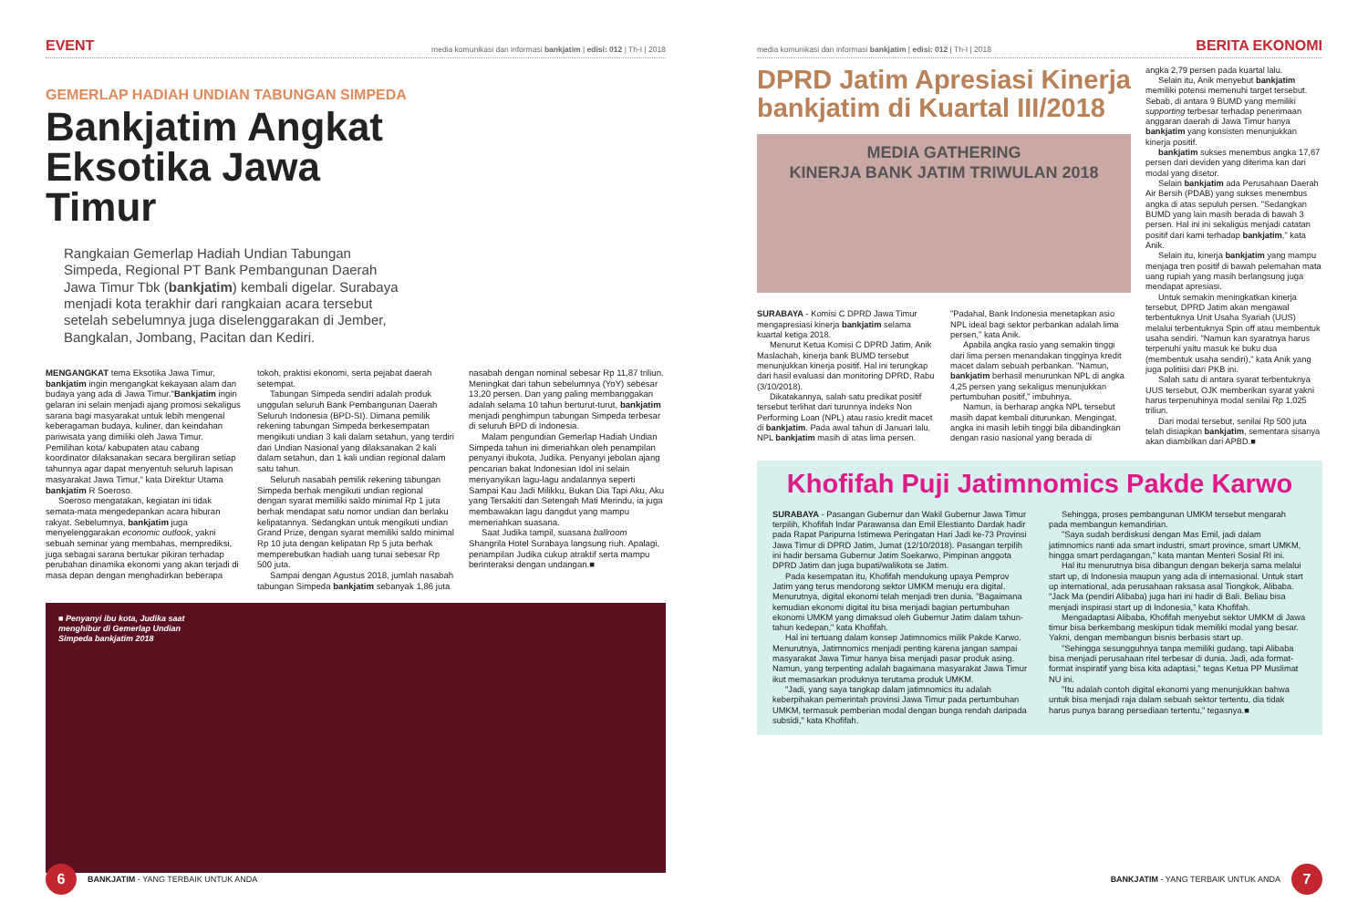EVENT media komunikasi dan informasi bankjatim | edisi: 012 | Th-I | 2018
GEMERLAP HADIAH UNDIAN TABUNGAN SIMPEDA
Bankjatim Angkat Eksotika Jawa Timur
Rangkaian Gemerlap Hadiah Undian Tabungan Simpeda, Regional PT Bank Pembangunan Daerah Jawa Timur Tbk (bankjatim) kembali digelar. Surabaya menjadi kota terakhir dari rangkaian acara tersebut setelah sebelumnya juga diselenggarakan di Jember, Bangkalan, Jombang, Pacitan dan Kediri.
MENGANGKAT tema Eksotika Jawa Timur, bankjatim ingin mengangkat kekayaan alam dan budaya yang ada di Jawa Timur."Bankjatim ingin gelaran ini selain menjadi ajang promosi sekaligus sarana bagi masyarakat untuk lebih mengenal keberagaman budaya, kuliner, dan keindahan pariwisata yang dimiliki oleh Jawa Timur. Pemilihan kota/ kabupaten atau cabang koordinator dilaksanakan secara bergiliran setiap tahunnya agar dapat menyentuh seluruh lapisan masyarakat Jawa Timur," kata Direktur Utama bankjatim R Soeroso.
Soeroso mengatakan, kegiatan ini tidak semata-mata mengedepankan acara hiburan rakyat. Sebelumnya, bankjatim juga menyelenggarakan economic outlook, yakni sebuah seminar yang membahas, memprediksi, juga sebagai sarana bertukar pikiran terhadap perubahan dinamika ekonomi yang akan terjadi di masa depan dengan menghadirkan beberapa tokoh, praktisi ekonomi, serta pejabat daerah setempat.
Tabungan Simpeda sendiri adalah produk unggulan seluruh Bank Pembangunan Daerah Seluruh Indonesia (BPD-SI). Dimana pemilik rekening tabungan Simpeda berkesempatan mengikuti undian 3 kali dalam setahun, yang terdiri dari Undian Nasional yang dilaksanakan 2 kali dalam setahun, dan 1 kali undian regional dalam satu tahun.
Seluruh nasabah pemilik rekening tabungan Simpeda berhak mengikuti undian regional dengan syarat memiliki saldo minimal Rp 1 juta berhak mendapat satu nomor undian dan berlaku kelipatannya. Sedangkan untuk mengikuti undian Grand Prize, dengan syarat memiliki saldo minimal Rp 10 juta dengan kelipatan Rp 5 juta berhak memperebutkan hadiah uang tunai sebesar Rp 500 juta.
Sampai dengan Agustus 2018, jumlah nasabah tabungan Simpeda bankjatim sebanyak 1,86 juta nasabah dengan nominal sebesar Rp 11,87 triliun. Meningkat dari tahun sebelumnya (YoY) sebesar 13,20 persen. Dan yang paling membanggakan adalah selama 10 tahun berturut-turut, bankjatim menjadi penghimpun tabungan Simpeda terbesar di seluruh BPD di Indonesia.
Malam pengundian Gemerlap Hadiah Undian Simpeda tahun ini dimeriahkan oleh penampilan penyanyi ibukota, Judika. Penyanyi jebolan ajang pencarian bakat Indonesian Idol ini selain menyanyikan lagu-lagu andalannya seperti Sampai Kau Jadi Milikku, Bukan Dia Tapi Aku, Aku yang Tersakiti dan Setengah Mati Merindu, ia juga membawakan lagu dangdut yang mampu memeriahkan suasana.
Saat Judika tampil, suasana ballroom Shangrila Hotel Surabaya langsung riuh. Apalagi, penampilan Judika cukup atraktif serta mampu berinteraksi dengan undangan.■
■ Penyanyi ibu kota, Judika saat
menghibur di Gemerlap Undian
Simpeda bankjatim 2018
6 BANKJATIM - YANG TERBAIK UNTUK ANDA
media komunikasi dan informasi bankjatim | edisi: 012 | Th-I | 2018 BERITA EKONOMI
DPRD Jatim Apresiasi Kinerja bankjatim di Kuartal III/2018
MEDIA GATHERING
KINERJA BANK JATIM TRIWULAN 2018
SURABAYA - Komisi C DPRD Jawa Timur mengapresiasi kinerja bankjatim selama kuartal ketiga 2018.
Menurut Ketua Komisi C DPRD Jatim, Anik Maslachah, kinerja bank BUMD tersebut menunjukkan kinerja positif. Hal ini terungkap dari hasil evaluasi dan monitoring DPRD, Rabu (3/10/2018).
Dikatakannya, salah satu predikat positif tersebut terlihat dari turunnya indeks Non Performing Loan (NPL) atau rasio kredit macet di bankjatim. Pada awal tahun di Januari lalu, NPL bankjatim masih di atas lima persen. "Padahal, Bank Indonesia menetapkan asio NPL ideal bagi sektor perbankan adalah lima persen," kata Anik.
Apabila angka rasio yang semakin tinggi dari lima persen menandakan tingginya kredit macet dalam sebuah perbankan. "Namun, bankjatim berhasil menurunkan NPL di angka 4,25 persen yang sekaligus menunjukkan pertumbuhan positif," imbuhnya.
Namun, ia berharap angka NPL tersebut masih dapat kembali diturunkan. Mengingat, angka ini masih lebih tinggi bila dibandingkan dengan rasio nasional yang berada di
angka 2,79 persen pada kuartal lalu.
Selain itu, Anik menyebut bankjatim memiliki potensi memenuhi target tersebut. Sebab, di antara 9 BUMD yang memiliki supporting terbesar terhadap penerimaan anggaran daerah di Jawa Timur hanya bankjatim yang konsisten menunjukkan kinerja positif.
bankjatim sukses menembus angka 17,67 persen dari deviden yang diterima kan dari modal yang disetor.
Selain bankjatim ada Perusahaan Daerah Air Bersih (PDAB) yang sukses menembus angka di atas sepuluh persen. "Sedangkan BUMD yang lain masih berada di bawah 3 persen. Hal ini ini sekaligus menjadi catatan positif dari kami terhadap bankjatim," kata Anik.
Selain itu, kinerja bankjatim yang mampu menjaga tren positif di bawah pelemahan mata uang rupiah yang masih berlangsung juga mendapat apresiasi.
Untuk semakin meningkatkan kinerja tersebut, DPRD Jatim akan mengawal terbentuknya Unit Usaha Syariah (UUS) melalui terbentuknya Spin off atau membentuk usaha sendiri. "Namun kan syaratnya harus terpenuhi yaitu masuk ke buku dua (membentuk usaha sendiri)," kata Anik yang juga politiisi dari PKB ini.
Salah satu di antara syarat terbentuknya UUS tersebut, OJK memberikan syarat yakni harus terpenuhinya modal senilai Rp 1,025 triliun.
Dari modal tersebut, senilai Rp 500 juta telah disiapkan bankjatim, sementara sisanya akan diambilkan dari APBD.■
Khofifah Puji Jatimnomics Pakde Karwo
SURABAYA - Pasangan Gubernur dan Wakil Gubernur Jawa Timur terpilih, Khofifah Indar Parawansa dan Emil Elestianto Dardak hadir pada Rapat Paripurna Istimewa Peringatan Hari Jadi ke-73 Provinsi Jawa Timur di DPRD Jatim, Jumat (12/10/2018). Pasangan terpilih ini hadir bersama Gubernur Jatim Soekarwo, Pimpinan anggota DPRD Jatim dan juga bupati/walikota se Jatim.
Pada kesempatan itu, Khofifah mendukung upaya Pemprov Jatim yang terus mendorong sektor UMKM menuju era digital. Menurutnya, digital ekonomi telah menjadi tren dunia. "Bagaimana kemudian ekonomi digital itu bisa menjadi bagian pertumbuhan ekonomi UMKM yang dimaksud oleh Gubernur Jatim dalam tahun-tahun kedepan," kata Khofifah.
Hal ini tertuang dalam konsep Jatimnomics milik Pakde Karwo. Menurutnya, Jatimnomics menjadi penting karena jangan sampai masyarakat Jawa Timur hanya bisa menjadi pasar produk asing. Namun, yang terpenting adalah bagaimana masyarakat Jawa Timur ikut memasarkan produknya terutama produk UMKM.
"Jadi, yang saya tangkap dalam jatimnomics itu adalah keberpihakan pemerintah provinsi Jawa Timur pada pertumbuhan UMKM, termasuk pemberian modal dengan bunga rendah daripada subsidi," kata Khofifah.
Sehingga, proses pembangunan UMKM tersebut mengarah pada membangun kemandirian.
"Saya sudah berdiskusi dengan Mas Emil, jadi dalam jatimnomics nanti ada smart industri, smart province, smart UMKM, hingga smart perdagangan," kata mantan Menteri Sosial RI ini.
Hal itu menurutnya bisa dibangun dengan bekerja sama melalui start up, di Indonesia maupun yang ada di internasional. Untuk start up international, ada perusahaan raksasa asal Tiongkok, Alibaba. "Jack Ma (pendiri Alibaba) juga hari ini hadir di Bali. Beliau bisa menjadi inspirasi start up di Indonesia," kata Khofifah.
Mengadaptasi Alibaba, Khofifah menyebut sektor UMKM di Jawa timur bisa berkembang meskipun tidak memiliki modal yang besar. Yakni, dengan membangun bisnis berbasis start up.
"Sehingga sesungguhnya tanpa memiliki gudang, tapi Alibaba bisa menjadi perusahaan ritel terbesar di dunia. Jadi, ada format-format inspiratif yang bisa kita adaptasi," tegas Ketua PP Muslimat NU ini.
"Itu adalah contoh digital ekonomi yang menunjukkan bahwa untuk bisa menjadi raja dalam sebuah sektor tertentu, dia tidak harus punya barang persediaan tertentu," tegasnya.■
BANKJATIM - YANG TERBAIK UNTUK ANDA 7